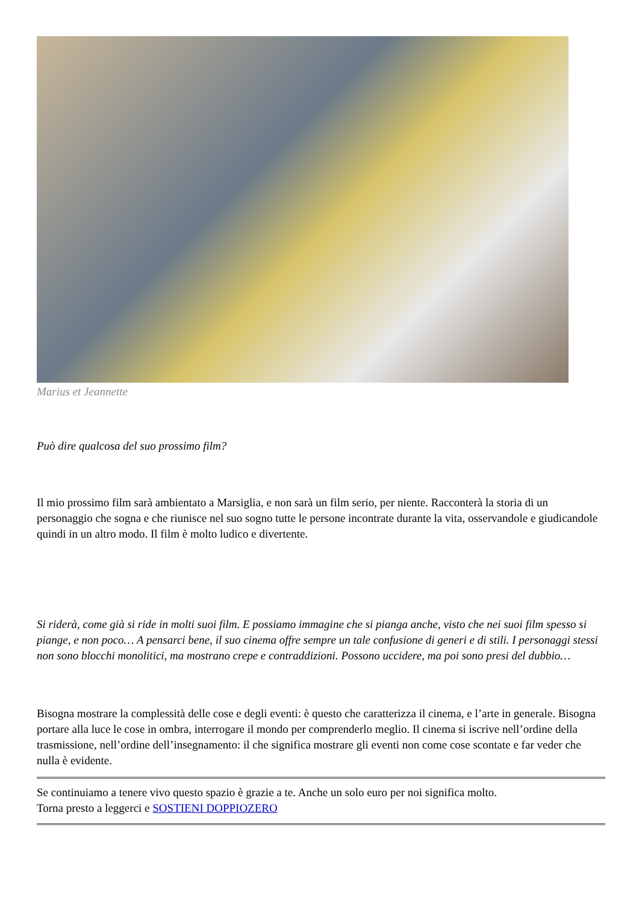Marius et Jeannette
Può dire qualcosa del suo prossimo film?
Il mio prossimo film sarà ambientato a Marsiglia, e non sarà un film serio, per niente. Racconterà la storia di un personaggio che sogna e che riunisce nel suo sogno tutte le persone incontrate durante la vita, osservandole e giudicandole quindi in un altro modo. Il film è molto ludico e divertente.
Si riderà, come già si ride in molti suoi film. E possiamo immagine che si pianga anche, visto che nei suoi film spesso si piange, e non poco… A pensarci bene, il suo cinema offre sempre un tale confusione di generi e di stili. I personaggi stessi non sono blocchi monolitici, ma mostrano crepe e contraddizioni. Possono uccidere, ma poi sono presi del dubbio…
Bisogna mostrare la complessità delle cose e degli eventi: è questo che caratterizza il cinema, e l’arte in generale. Bisogna portare alla luce le cose in ombra, interrogare il mondo per comprenderlo meglio. Il cinema si iscrive nell’ordine della trasmissione, nell’ordine dell’insegnamento: il che significa mostrare gli eventi non come cose scontate e far veder che nulla è evidente.
Se continuiamo a tenere vivo questo spazio è grazie a te. Anche un solo euro per noi significa molto.
Torna presto a leggerci e SOSTIENI DOPPIOZERO